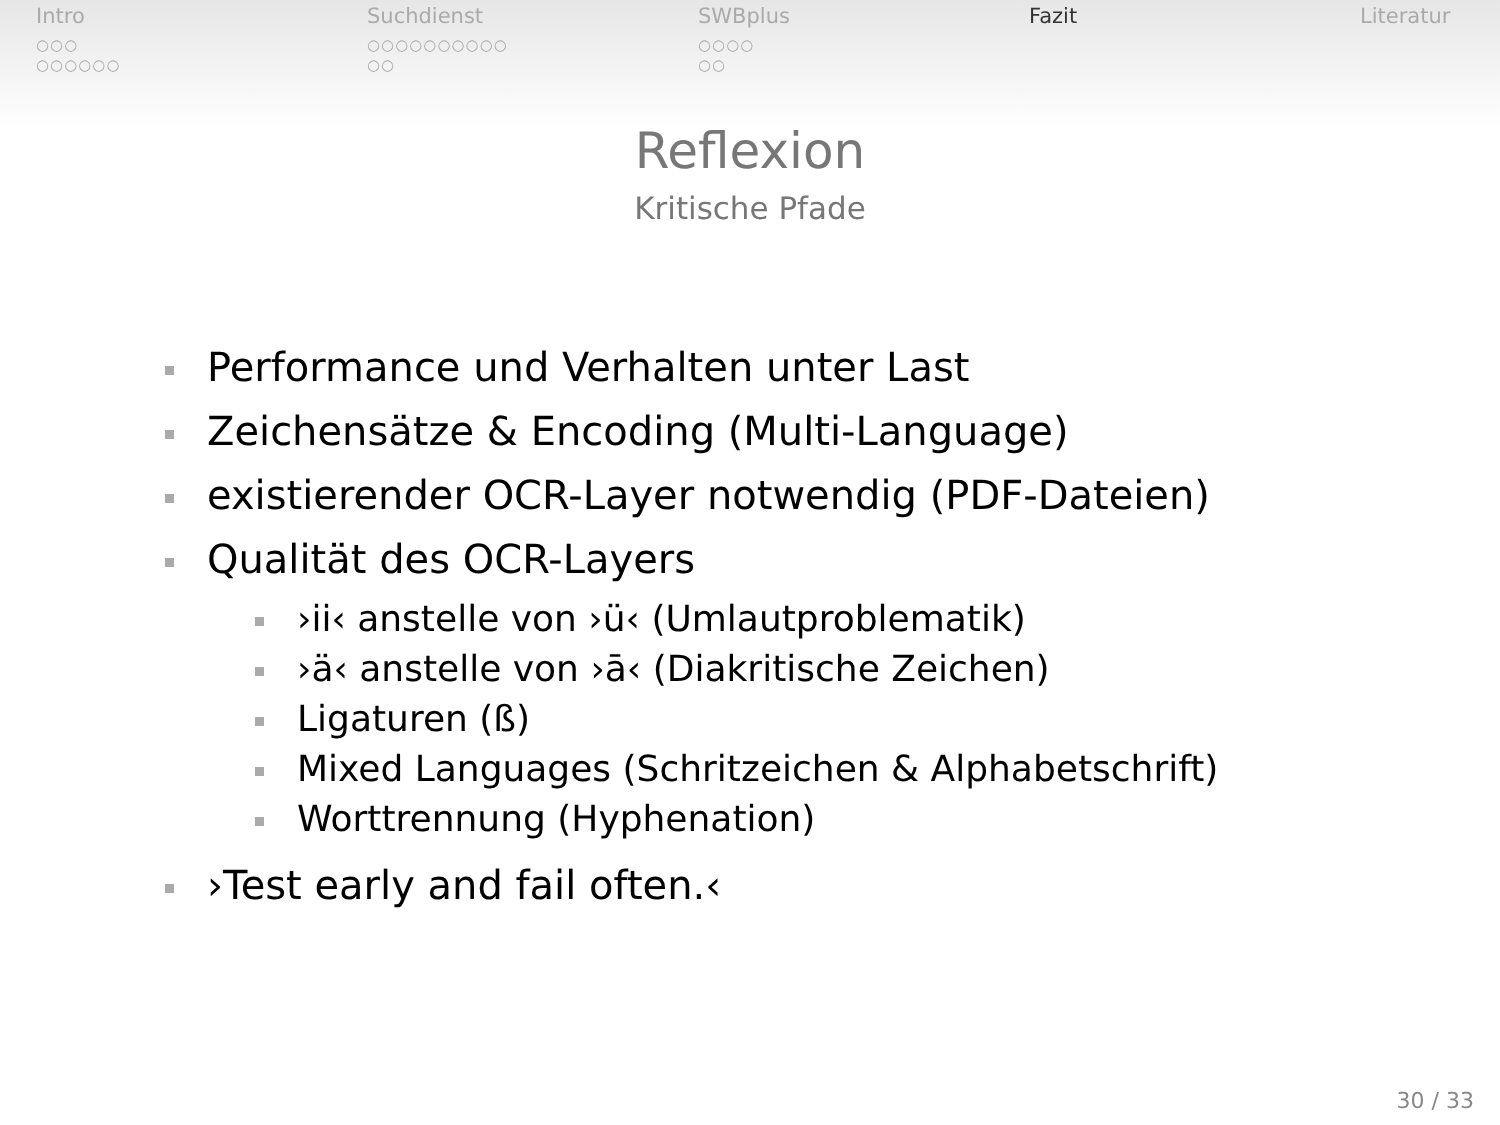Intro
○○○
○○○○○○
Suchdienst
○○○○○○○○○○
○○
SWBplus
○○○○
○○
Fazit Literatur
Reflexion
Kritische Pfade
Performance und Verhalten unter Last
Zeichensätze & Encoding (Multi-Language)
existierender OCR-Layer notwendig (PDF-Dateien)
Qualität des OCR-Layers
›ii‹ anstelle von ›ü‹ (Umlautproblematik)
›ä‹ anstelle von ›ā‹ (Diakritische Zeichen)
Ligaturen (ß)
Mixed Languages (Schritzeichen & Alphabetschrift)
Worttrennung (Hyphenation)
›Test early and fail often.‹
30 / 33